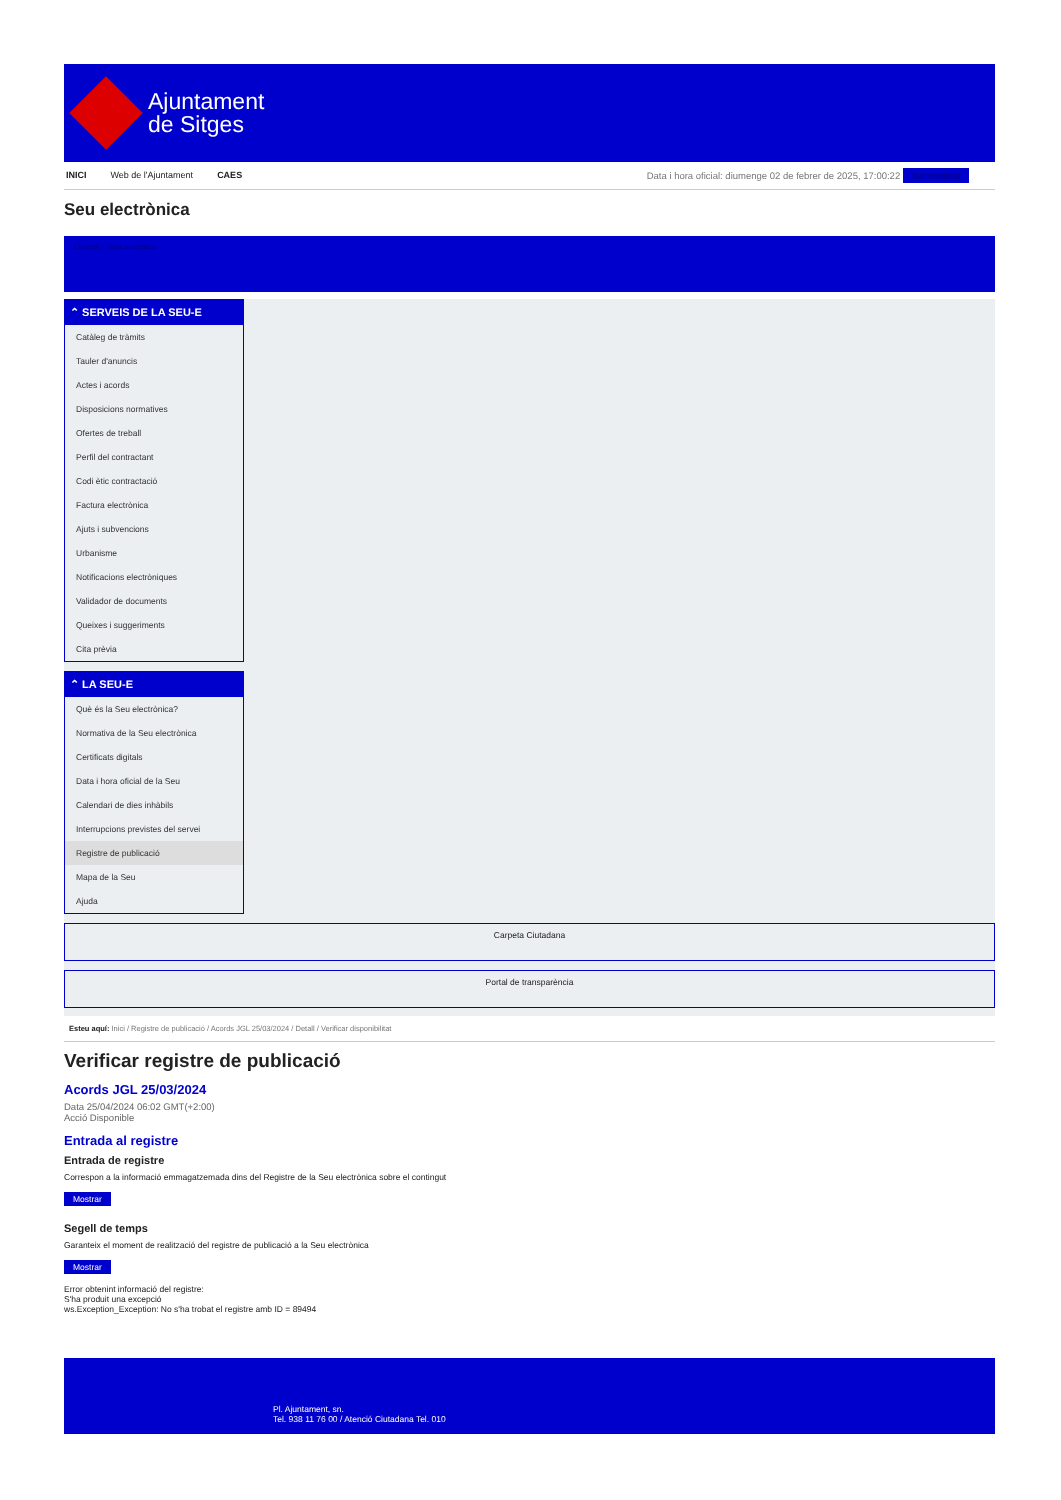Ajuntament
de Sitges
INICI Web de l'Ajuntament CAES Data i hora oficial: diumenge 02 de febrer de 2025, 17:00:22 Sincronitzar
Seu electrònica
Obtenir còpia autèntica
⌃ SERVEIS DE LA SEU-E
Catàleg de tràmits
Tauler d'anuncis
Actes i acords
Disposicions normatives
Ofertes de treball
Perfil del contractant
Codi ètic contractació
Factura electrònica
Ajuts i subvencions
Urbanisme
Notificacions electròniques
Validador de documents
Queixes i suggeriments
Cita prèvia
⌃ LA SEU-E
Què és la Seu electrònica?
Normativa de la Seu electrònica
Certificats digitals
Data i hora oficial de la Seu
Calendari de dies inhàbils
Interrupcions previstes del servei
Registre de publicació
Mapa de la Seu
Ajuda
Carpeta Ciutadana
Portal de transparència
Esteu aquí: Inici / Registre de publicació / Acords JGL 25/03/2024 / Detall / Verificar disponibilitat
Verificar registre de publicació
Acords JGL 25/03/2024
Data 25/04/2024 06:02 GMT(+2:00)
Acció Disponible
Entrada al registre
Entrada de registre
Correspon a la informació emmagatzemada dins del Registre de la Seu electrònica sobre el contingut
Mostrar
Segell de temps
Garanteix el moment de realització del registre de publicació a la Seu electrònica
Mostrar
Error obtenint informació del registre:
S'ha produit una excepció
ws.Exception_Exception: No s'ha trobat el registre amb ID = 89494
Pl. Ajuntament, sn.
Tel. 938 11 76 00 / Atenció Ciutadana Tel. 010